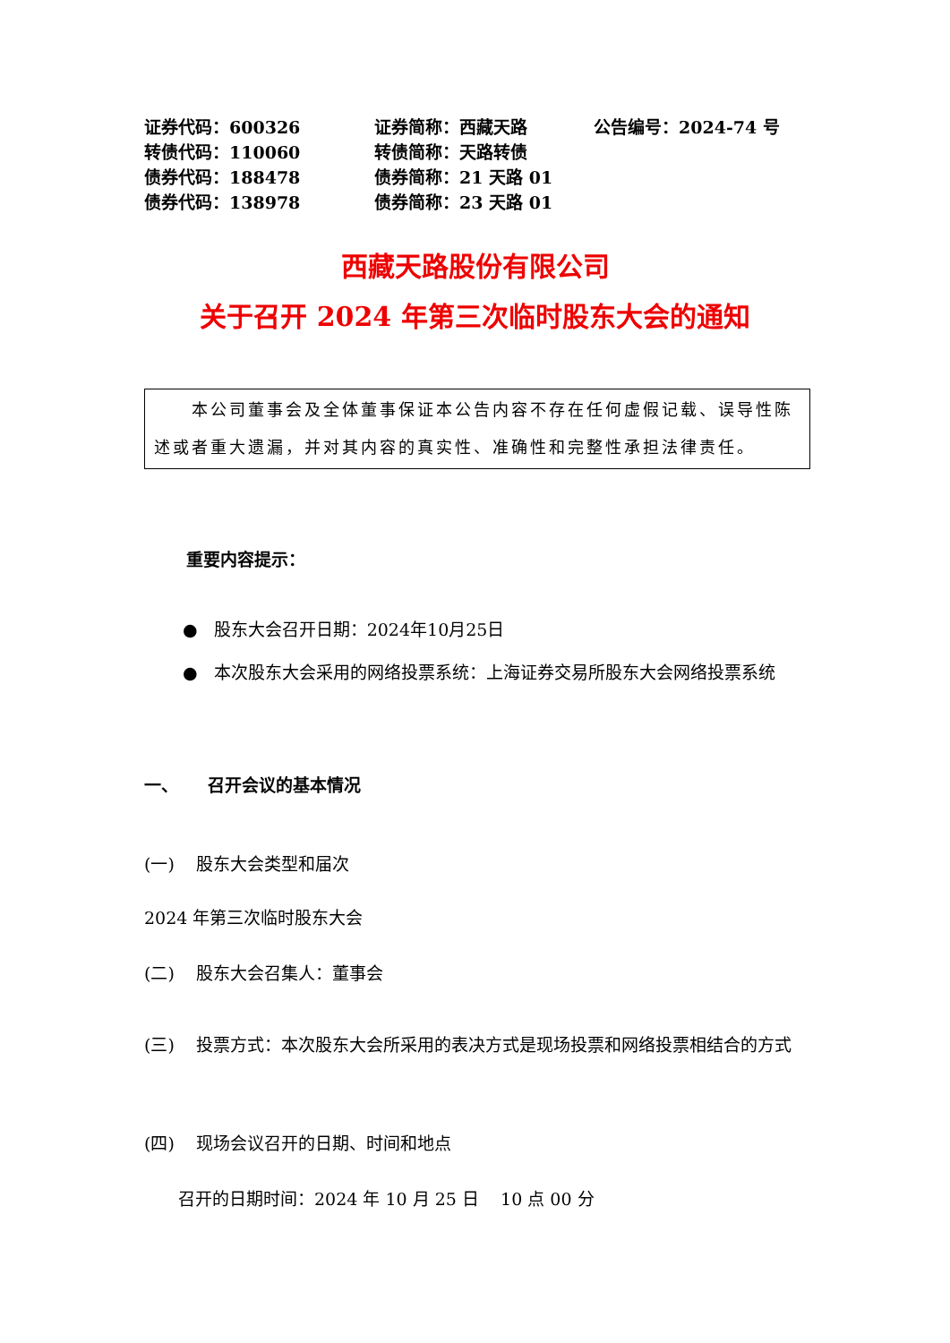证券代码：600326 证券简称：西藏天路 公告编号：2024-74 号
转债代码：110060 转债简称：天路转债
债券代码：188478 债券简称：21 天路 01
债券代码：138978 债券简称：23 天路 01
西藏天路股份有限公司
关于召开 2024 年第三次临时股东大会的通知
本公司董事会及全体董事保证本公告内容不存在任何虚假记载、误导性陈述或者重大遗漏，并对其内容的真实性、准确性和完整性承担法律责任。
重要内容提示：
● 股东大会召开日期：2024年10月25日
● 本次股东大会采用的网络投票系统：上海证券交易所股东大会网络投票系统
一、 召开会议的基本情况
(一) 股东大会类型和届次
2024 年第三次临时股东大会
(二) 股东大会召集人：董事会
(三) 投票方式：本次股东大会所采用的表决方式是现场投票和网络投票相结合的方式
(四) 现场会议召开的日期、时间和地点
召开的日期时间：2024 年 10 月 25 日 10 点 00 分